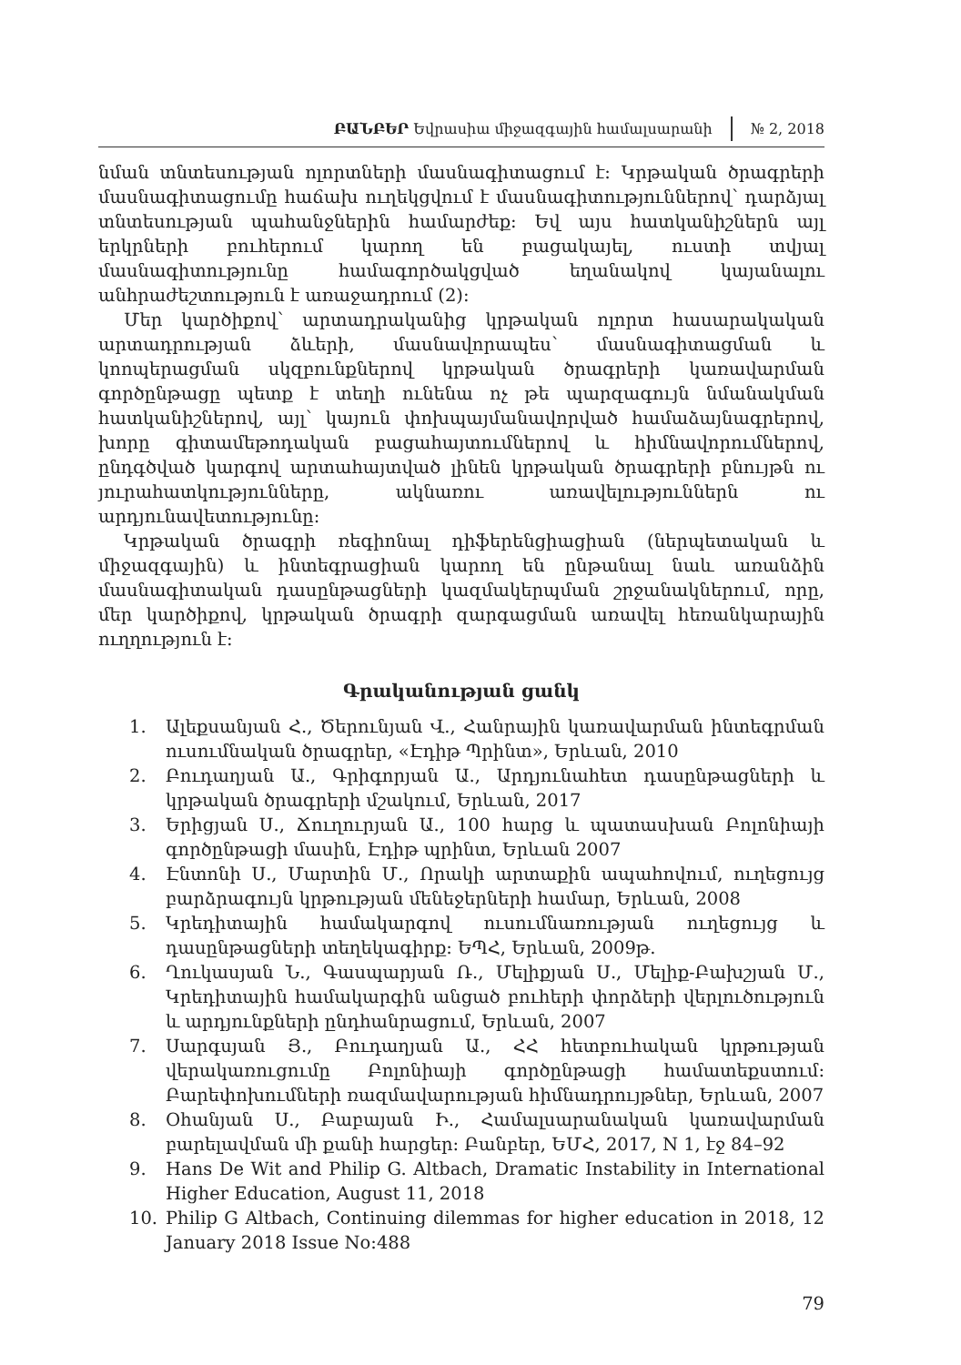ԲԱՆԲԵՐ Եվրասիա միջազգային համալսարանի № 2, 2018
նման տնտեսության ոլորտների մասնագիտացում է: Կրթական ծրագրերի մասնագիտացումը հաճախ ուղեկցվում է մասնագիտություններով՝ դարձյալ տնտեսության պահանջներին համարժեք: Եվ այս հատկանիշներն այլ երկրների բուհերում կարող են բացակայել, ուստի տվյալ մասնագիտությունը համագործակցված եղանակով կայանալու անհրաժեշտություն է առաջադրում (2):
Մեր կարծիքով՝ արտադրականից կրթական ոլորտ հասարակական արտադրության ձևերի, մասնավորապես՝ մասնագիտացման և կոոպերացման սկզբունքներով կրթական ծրագրերի կառավարման գործընթացը պետք է տեղի ունենա ոչ թե պարզագույն նմանակման հատկանիշներով, այլ՝ կայուն փոխպայմանավորված համաձայնագրերով, խորը գիտամեթոդական բացահայտումներով և հիմնավորումներով, ընդգծված կարգով արտահայտված լինեն կրթական ծրագրերի բնույթն ու յուրահատկությունները, ակնառու առավելություններն ու արդյունավետությունը:
Կրթական ծրագրի ռեգիոնալ դիֆերենցիացիան (ներպետական և միջազգային) և ինտեգրացիան կարող են ընթանալ նաև առանձին մասնագիտական դասընթացների կազմակերպման շրջանակներում, որը, մեր կարծիքով, կրթական ծրագրի զարգացման առավել հեռանկարային ուղղություն է:
Գրականության ցանկ
1. Ալեքսանյան Հ., Ծերունյան Վ., Հանրային կառավարման ինտեգրման ուսումնական ծրագրեր, «Էդիթ Պրինտ», Երևան, 2010
2. Բուդաղյան Ա., Գրիգորյան Ա., Արդյունահետ դասընթացների և կրթական ծրագրերի մշակում, Երևան, 2017
3. Երիցյան Ս., Ճուղուրյան Ա., 100 հարց և պատասխան Բոլոնիայի գործընթացի մասին, Էդիթ պրինտ, Երևան 2007
4. Էնտոնի Ս., Մարտին Մ., Որակի արտաքին ապահովում, ուղեցույց բարձրագույն կրթության մենեջերների համար, Երևան, 2008
5. Կրեդիտային համակարգով ուսումնառության ուղեցույց և դասընթացների տեղեկագիրք: ԵՊՀ, Երևան, 2009թ.
6. Ղուկասյան Ն., Գասպարյան Ռ., Մելիքյան Ս., Մելիք-Բախշյան Մ., Կրեդիտային համակարգին անցած բուհերի փորձերի վերլուծություն և արդյունքների ընդհանրացում, Երևան, 2007
7. Սարգսյան Յ., Բուդաղյան Ա., ՀՀ հետբուհական կրթության վերակառուցումը Բոլոնիայի գործընթացի համատեքստում: Բարեփոխումների ռազմավարության հիմնադրույթներ, Երևան, 2007
8. Օհանյան Ս., Բաբայան Ի., Համալսարանական կառավարման բարելավման մի քանի հարցեր: Բանբեր, ԵՄՀ, 2017, N 1, էջ 84–92
9. Hans De Wit and Philip G. Altbach, Dramatic Instability in International Higher Education, August 11, 2018
10. Philip G Altbach, Continuing dilemmas for higher education in 2018, 12 January 2018 Issue No:488
79